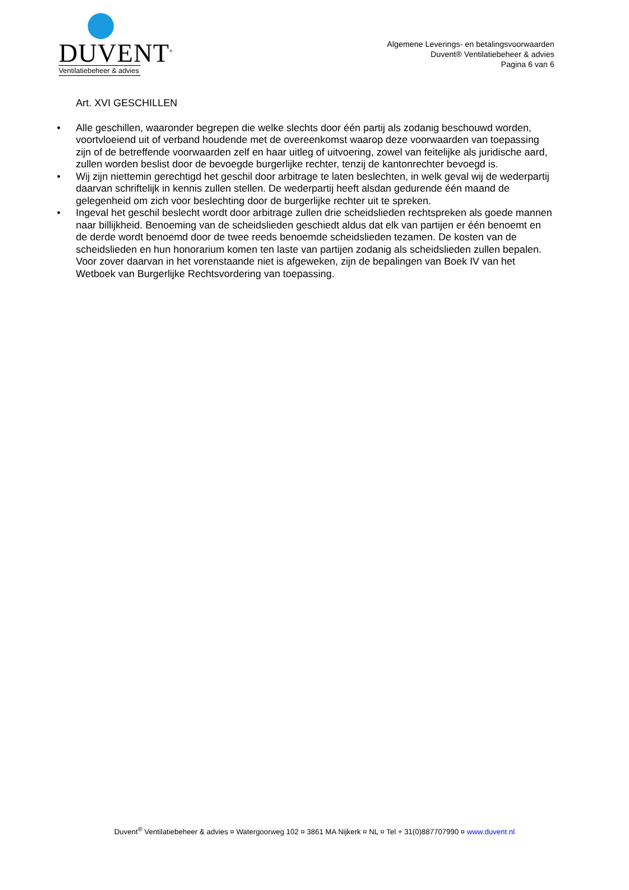DUVENT<sup>®</sup>
Ventilatiebeheer & advies
Algemene Leverings- en betalingsvoorwaarden
Duvent® Ventilatiebeheer & advies
Pagina 6 van 6
Art. XVI GESCHILLEN
• Alle geschillen, waaronder begrepen die welke slechts door één partij als zodanig beschouwd worden, voortvloeiend uit of verband houdende met de overeenkomst waarop deze voorwaarden van toepassing zijn of de betreffende voorwaarden zelf en haar uitleg of uitvoering, zowel van feitelijke als juridische aard, zullen worden beslist door de bevoegde burgerlijke rechter, tenzij de kantonrechter bevoegd is.
• Wij zijn niettemin gerechtigd het geschil door arbitrage te laten beslechten, in welk geval wij de wederpartij daarvan schriftelijk in kennis zullen stellen. De wederpartij heeft alsdan gedurende één maand de gelegenheid om zich voor beslechting door de burgerlijke rechter uit te spreken.
• Ingeval het geschil beslecht wordt door arbitrage zullen drie scheidslieden rechtspreken als goede mannen naar billijkheid. Benoeming van de scheidslieden geschiedt aldus dat elk van partijen er één benoemt en de derde wordt benoemd door de twee reeds benoemde scheidslieden tezamen. De kosten van de scheidslieden en hun honorarium komen ten laste van partijen zodanig als scheidslieden zullen bepalen. Voor zover daarvan in het vorenstaande niet is afgeweken, zijn de bepalingen van Boek IV van het Wetboek van Burgerlijke Rechtsvordering van toepassing.
Duvent<sup>®</sup> Ventilatiebeheer & advies ¤ Watergoorweg 102 ¤ 3861 MA Nijkerk ¤ NL ¤ Tel + 31(0)887707990 ¤ www.duvent.nl